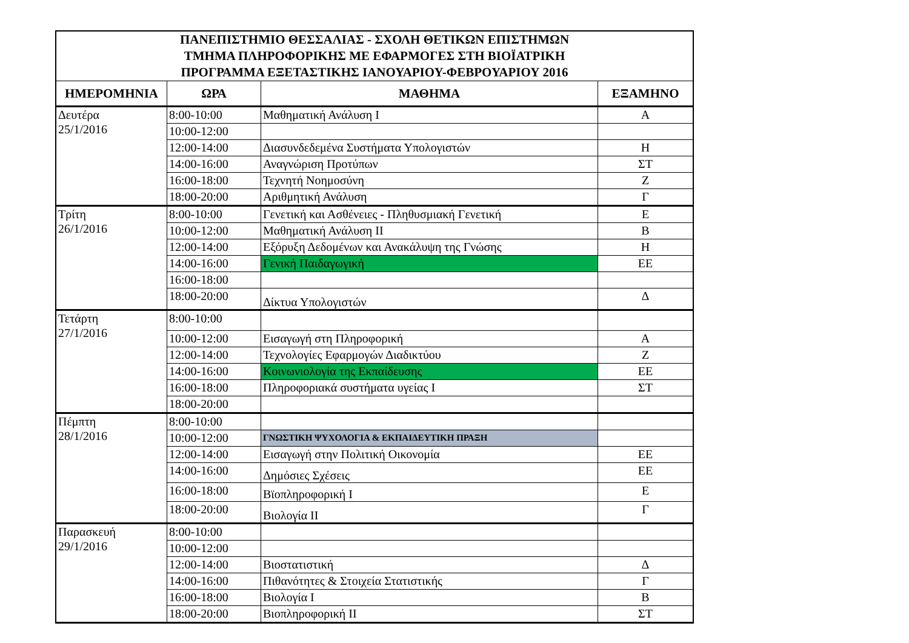| ΠΑΝΕΠΙΣΤΗΜΙΟ ΘΕΣΣΑΛΙΑΣ - ΣΧΟΛΗ ΘΕΤΙΚΩΝ ΕΠΙΣΤΗΜΩΝ ΤΜΗΜΑ ΠΛΗΡΟΦΟΡΙΚΗΣ ΜΕ ΕΦΑΡΜΟΓΕΣ ΣΤΗ ΒΙΟΪΑΤΡΙΚΗ ΠΡΟΓΡΑΜΜΑ ΕΞΕΤΑΣΤΙΚΗΣ ΙΑΝΟΥΑΡΙΟΥ-ΦΕΒΡΟΥΑΡΙΟΥ 2016 | | | |
| ΗΜΕΡΟΜΗΝΙΑ | ΩΡΑ | ΜΑΘΗΜΑ | ΕΞΑΜΗΝΟ |
| Δευτέρα 25/1/2016 | 8:00-10:00 | Μαθηματική Ανάλυση Ι | Α |
| | 10:00-12:00 | | |
| | 12:00-14:00 | Διασυνδεδεμένα Συστήματα Υπολογιστών | Η |
| | 14:00-16:00 | Αναγνώριση Προτύπων | ΣΤ |
| | 16:00-18:00 | Τεχνητή Νοημοσύνη | Ζ |
| | 18:00-20:00 | Αριθμητική Ανάλυση | Γ |
| Τρίτη 26/1/2016 | 8:00-10:00 | Γενετική και Ασθένειες - Πληθυσμιακή Γενετική | Ε |
| | 10:00-12:00 | Μαθηματική Ανάλυση ΙΙ | Β |
| | 12:00-14:00 | Εξόρυξη Δεδομένων και Ανακάλυψη της Γνώσης | Η |
| | 14:00-16:00 | Γενική Παιδαγωγική | ΕΕ |
| | 16:00-18:00 | | |
| | 18:00-20:00 | Δίκτυα Υπολογιστών | Δ |
| Τετάρτη 27/1/2016 | 8:00-10:00 | | |
| | 10:00-12:00 | Εισαγωγή στη Πληροφορική | Α |
| | 12:00-14:00 | Τεχνολογίες Εφαρμογών Διαδικτύου | Ζ |
| | 14:00-16:00 | Κοινωνιολογία της Εκπαίδευσης | ΕΕ |
| | 16:00-18:00 | Πληροφοριακά συστήματα υγείας Ι | ΣΤ |
| | 18:00-20:00 | | |
| Πέμπτη 28/1/2016 | 8:00-10:00 | | |
| | 10:00-12:00 | ΓΝΩΣΤΙΚΗ ΨΥΧΟΛΟΓΙΑ & ΕΚΠΑΙΔΕΥΤΙΚΗ ΠΡΑΞΗ | |
| | 12:00-14:00 | Εισαγωγή στην Πολιτική Οικονομία | ΕΕ |
| | 14:00-16:00 | Δημόσιες Σχέσεις | ΕΕ |
| | 16:00-18:00 | Βϊοπληροφορική Ι | Ε |
| | 18:00-20:00 | Βιολογία ΙΙ | Γ |
| Παρασκευή 29/1/2016 | 8:00-10:00 | | |
| | 10:00-12:00 | | |
| | 12:00-14:00 | Βιοστατιστική | Δ |
| | 14:00-16:00 | Πιθανότητες & Στοιχεία Στατιστικής | Γ |
| | 16:00-18:00 | Βιολογία Ι | Β |
| | 18:00-20:00 | Βιοπληροφορική ΙΙ | ΣΤ |